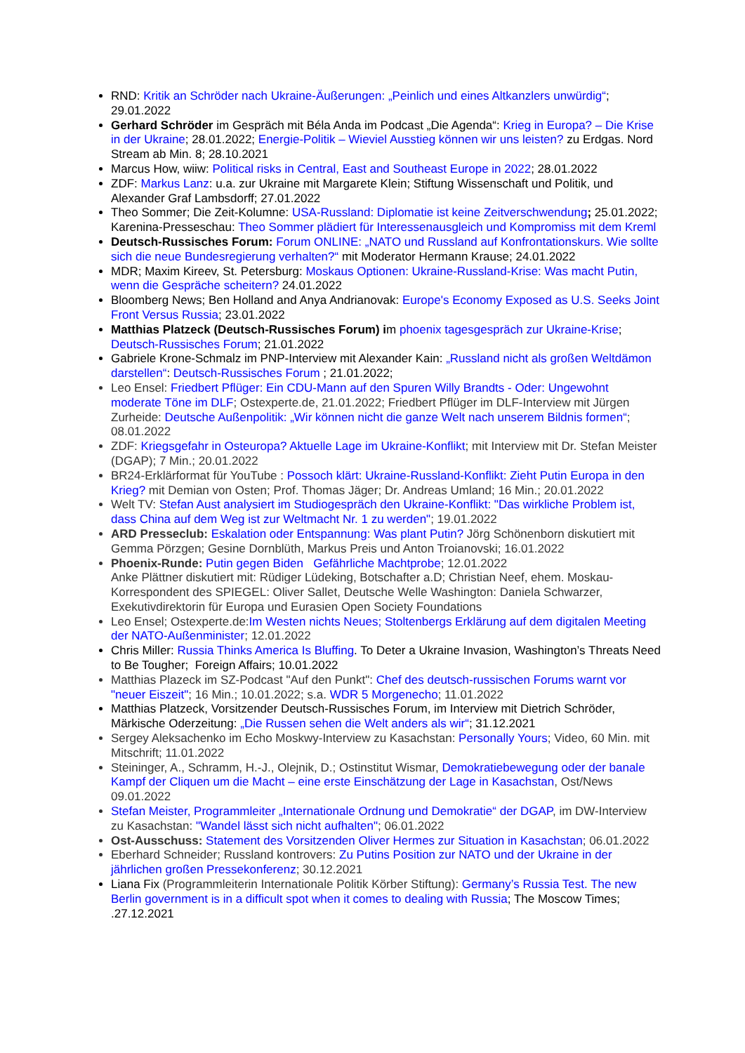RND: Kritik an Schröder nach Ukraine-Äußerungen: „Peinlich und eines Altkanzlers unwürdig“; 29.01.2022
Gerhard Schröder im Gespräch mit Béla Anda im Podcast „Die Agenda“: Krieg in Europa? – Die Krise in der Ukraine; 28.01.2022; Energie-Politik – Wieviel Ausstieg können wir uns leisten? zu Erdgas. Nord Stream ab Min. 8; 28.10.2021
Marcus How, wiiw: Political risks in Central, East and Southeast Europe in 2022; 28.01.2022
ZDF: Markus Lanz: u.a. zur Ukraine mit Margarete Klein; Stiftung Wissenschaft und Politik, und Alexander Graf Lambsdorff; 27.01.2022
Theo Sommer; Die Zeit-Kolumne: USA-Russland: Diplomatie ist keine Zeitverschwendung; 25.01.2022; Karenina-Presseschau: Theo Sommer plädiert für Interessenausgleich und Kompromiss mit dem Kreml
Deutsch-Russisches Forum: Forum ONLINE: „NATO und Russland auf Konfrontationskurs. Wie sollte sich die neue Bundesregierung verhalten?“ mit Moderator Hermann Krause; 24.01.2022
MDR; Maxim Kireev, St. Petersburg: Moskaus Optionen: Ukraine-Russland-Krise: Was macht Putin, wenn die Gespräche scheitern? 24.01.2022
Bloomberg News; Ben Holland and Anya Andrianovak: Europe's Economy Exposed as U.S. Seeks Joint Front Versus Russia; 23.01.2022
Matthias Platzeck (Deutsch-Russisches Forum) im phoenix tagesgespräch zur Ukraine-Krise; Deutsch-Russisches Forum; 21.01.2022
Gabriele Krone-Schmalz im PNP-Interview mit Alexander Kain: „Russland nicht als großen Weltdämon darstellen“: Deutsch-Russisches Forum ; 21.01.2022;
Leo Ensel: Friedbert Pflüger: Ein CDU-Mann auf den Spuren Willy Brandts - Oder: Ungewohnt moderate Töne im DLF; Ostexperte.de, 21.01.2022; Friedbert Pflüger im DLF-Interview mit Jürgen Zurheide: Deutsche Außenpolitik: „Wir können nicht die ganze Welt nach unserem Bildnis formen“; 08.01.2022
ZDF: Kriegsgefahr in Osteuropa? Aktuelle Lage im Ukraine-Konflikt; mit Interview mit Dr. Stefan Meister (DGAP); 7 Min.; 20.01.2022
BR24-Erklärformat für YouTube : Possoch klärt: Ukraine-Russland-Konflikt: Zieht Putin Europa in den Krieg? mit Demian von Osten; Prof. Thomas Jäger; Dr. Andreas Umland; 16 Min.; 20.01.2022
Welt TV: Stefan Aust analysiert im Studiogespräch den Ukraine-Konflikt: "Das wirkliche Problem ist, dass China auf dem Weg ist zur Weltmacht Nr. 1 zu werden"; 19.01.2022
ARD Presseclub: Eskalation oder Entspannung: Was plant Putin? Jörg Schönenborn diskutiert mit Gemma Pörzgen; Gesine Dornblüth, Markus Preis und Anton Troianovski; 16.01.2022
Phoenix-Runde: Putin gegen Biden Gefährliche Machtprobe; 12.01.2022
Anke Plättner diskutiert mit: Rüdiger Lüdeking, Botschafter a.D; Christian Neef, ehem. Moskau-Korrespondent des SPIEGEL: Oliver Sallet, Deutsche Welle Washington: Daniela Schwarzer, Exekutivdirektorin für Europa und Eurasien Open Society Foundations
Leo Ensel; Ostexperte.de:Im Westen nichts Neues; Stoltenbergs Erklärung auf dem digitalen Meeting der NATO-Außenminister; 12.01.2022
Chris Miller: Russia Thinks America Is Bluffing. To Deter a Ukraine Invasion, Washington’s Threats Need to Be Tougher; Foreign Affairs; 10.01.2022
Matthias Plazeck im SZ-Podcast "Auf den Punkt": Chef des deutsch-russischen Forums warnt vor "neuer Eiszeit"; 16 Min.; 10.01.2022; s.a. WDR 5 Morgenecho; 11.01.2022
Matthias Platzeck, Vorsitzender Deutsch-Russisches Forum, im Interview mit Dietrich Schröder, Märkische Oderzeitung: „Die Russen sehen die Welt anders als wir“; 31.12.2021
Sergey Aleksachenko im Echo Moskwy-Interview zu Kasachstan: Personally Yours; Video, 60 Min. mit Mitschrift; 11.01.2022
Steininger, A., Schramm, H.-J., Olejnik, D.; Ostinstitut Wismar, Demokratiebewegung oder der banale Kampf der Cliquen um die Macht – eine erste Einschätzung der Lage in Kasachstan, Ost/News 09.01.2022
Stefan Meister, Programmleiter „Internationale Ordnung und Demokratie“ der DGAP, im DW-Interview zu Kasachstan: "Wandel lässt sich nicht aufhalten"; 06.01.2022
Ost-Ausschuss: Statement des Vorsitzenden Oliver Hermes zur Situation in Kasachstan; 06.01.2022
Eberhard Schneider; Russland kontrovers: Zu Putins Position zur NATO und der Ukraine in der jährlichen großen Pressekonferenz; 30.12.2021
Liana Fix (Programmleiterin Internationale Politik Körber Stiftung): Germany’s Russia Test. The new Berlin government is in a difficult spot when it comes to dealing with Russia; The Moscow Times; .27.12.2021